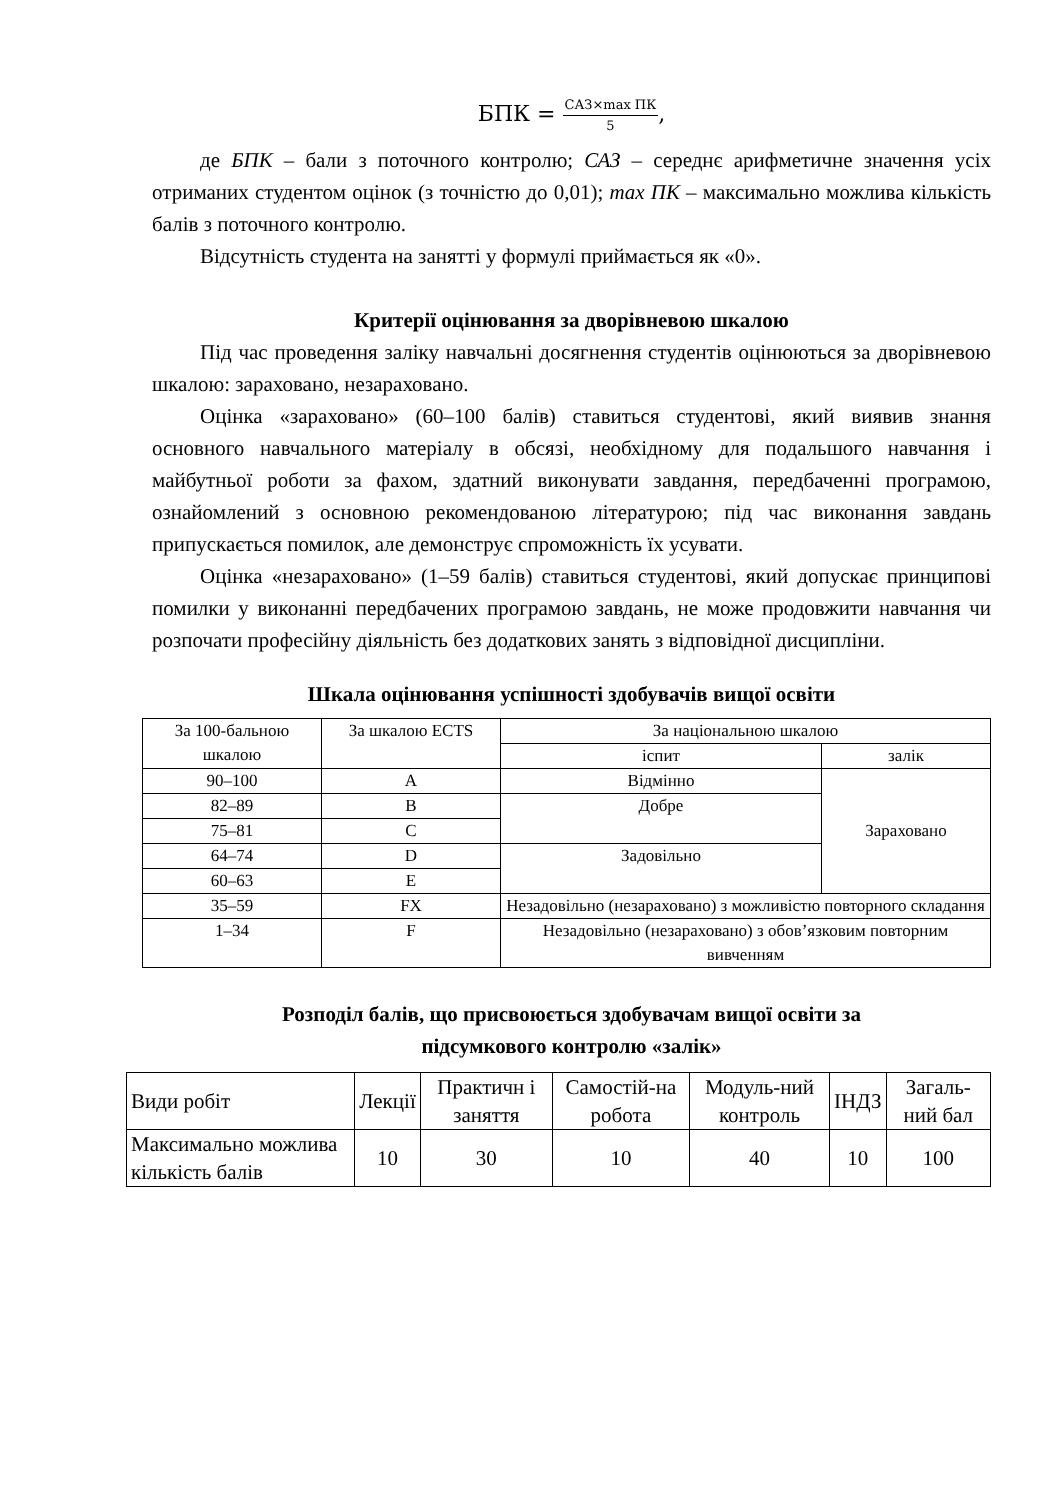БПК = САЗ×max ПК 5,
де БПК – бали з поточного контролю; САЗ – середнє арифметичне значення усіх отриманих студентом оцінок (з точністю до 0,01); max ПК – максимально можлива кількість балів з поточного контролю.
Відсутність студента на занятті у формулі приймається як «0».
Критерії оцінювання за дворівневою шкалою
Під час проведення заліку навчальні досягнення студентів оцінюються за дворівневою шкалою: зараховано, незараховано.
Оцінка «зараховано» (60–100 балів) ставиться студентові, який виявив знання основного навчального матеріалу в обсязі, необхідному для подальшого навчання і майбутньої роботи за фахом, здатний виконувати завдання, передбаченні програмою, ознайомлений з основною рекомендованою літературою; під час виконання завдань припускається помилок, але демонструє спроможність їх усувати.
Оцінка «незараховано» (1–59 балів) ставиться студентові, який допускає принципові помилки у виконанні передбачених програмою завдань, не може продовжити навчання чи розпочати професійну діяльність без додаткових занять з відповідної дисципліни.
Шкала оцінювання успішності здобувачів вищої освіти
| За 100-бальною шкалою | За шкалою ECTS | За національною шкалою | |
| | | іспит | залік |
| 90–100 | A | Відмінно | Зараховано |
| 82–89 | B | Добре | |
| 75–81 | C | | |
| 64–74 | D | Задовільно | |
| 60–63 | E | | |
| 35–59 | FX | Незадовільно (незараховано) з можливістю повторного складання | |
| 1–34 | F | Незадовільно (незараховано) з обов’язковим повторним вивченням | |
Розподіл балів, що присвоюється здобувачам вищої освіти за
підсумкового контролю «залік»
| Види робіт | Лекції | Практичн і заняття | Самостій-на робота | Модуль-ний контроль | ІНДЗ | Загаль-ний бал |
| Максимально можлива кількість балів | 10 | 30 | 10 | 40 | 10 | 100 |